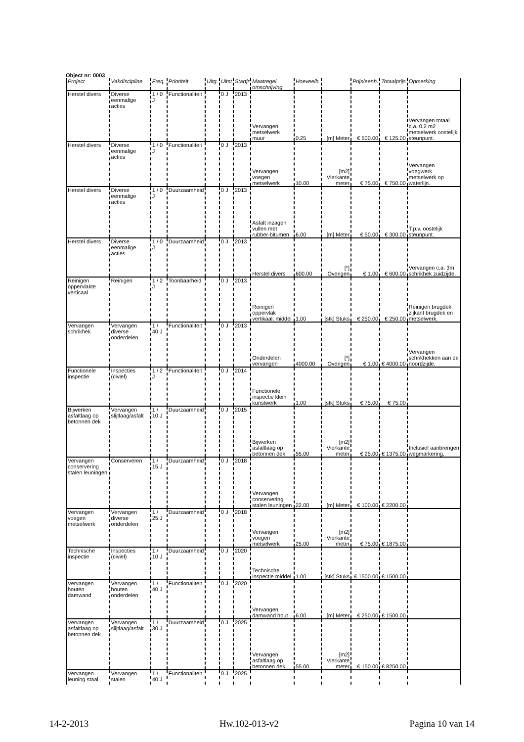Object nr: 0003
| Project | Vakdiscipline | Freq. | Prioriteit | Uitg. | Uitst | Startjr | Maatregel omschrijving | Hoeveelh. | | Prijs/eenh. | Totaalprijs | Opmerking |
| --- | --- | --- | --- | --- | --- | --- | --- | --- | --- | --- | --- | --- |
| Herstel divers | Diverse eenmalige acties | 1 / 0 J | Functionaliteit | | 0 J | 2013 | Vervangen metselwerk muur | 0.25 | [m] Meter | € 500.00 | € 125.00 | Vervangen totaal c.a. 0,2 m2 metselwerk oostelijk steunpunt. |
| Herstel divers | Diverse eenmalige acties | 1 / 0 J | Functionaliteit | | 0 J | 2013 | Vervangen voegen metselwerk | 10.00 | [m2] Vierkante meter | € 75.00 | € 750.00 | Vervangen voegwerk metselwerk op waterlijn. |
| Herstel divers | Diverse eenmalige acties | 1 / 0 J | Duurzaamheid | | 0 J | 2013 | Asfalt inzagen vullen met rubber-bitumen | 6.00 | [m] Meter | € 50.00 | € 300.00 | T.p.v. oostelijk steunpunt. |
| Herstel divers | Diverse eenmalige acties | 1 / 0 J | Duurzaamheid | | 0 J | 2013 | Herstel divers | 600.00 | [*] Overigen | € 1.00 | € 600.00 | Vervangen c.a. 3m schrikhek zuidzijde. |
| Reinigen oppervlakte verticaal | Reinigen | 1 / 2 J | Toonbaarheid | | 0 J | 2013 | Reinigen oppervlak vertikaal, middel | 1.00 | [stk] Stuks | € 250.00 | € 250.00 | Reinigen brugdek, zijkant brugdek en metselwerk. |
| Vervangen schrikhek | Vervangen diverse onderdelen | 1 / 40 J | Functionaliteit | | 0 J | 2013 | Onderdelen vervangen | 4000.00 | [*] Overigen | € 1.00 | € 4000.00 | Vervangen schrikhekken aan de noordzijde. |
| Functionele inspectie | Inspecties (civiel) | 1 / 2 J | Functionaliteit | | 0 J | 2014 | Functionele inspectie klein kunstwerk | 1.00 | [stk] Stuks | € 75.00 | € 75.00 | |
| Bijwerken asfaltlaag op betonnen dek | Vervangen slijtlaag/asfalt | 1 / 10 J | Duurzaamheid | | 0 J | 2015 | Bijwerken asfaltlaag op betonnen dek | 55.00 | [m2] Vierkante meter | € 25.00 | € 1375.00 | Inclusief aanbrengen wegmarkering. |
| Vervangen conservering stalen leuningen | Conserveren | 1 / 15 J | Duurzaamheid | | 0 J | 2018 | Vervangen conservering stalen leuningen | 22.00 | [m] Meter | € 100.00 | € 2200.00 | |
| Vervangen voegen metselwerk | Vervangen diverse onderdelen | 1 / 25 J | Duurzaamheid | | 0 J | 2018 | Vervangen voegen metselwerk | 25.00 | [m2] Vierkante meter | € 75.00 | € 1875.00 | |
| Technische inspectie | Inspecties (civiel) | 1 / 10 J | Duurzaamheid | | 0 J | 2020 | Technische inspectie middel | 1.00 | [stk] Stuks | € 1500.00 | € 1500.00 | |
| Vervangen houten damwand | Vervangen houten onderdelen | 1 / 40 J | Functionaliteit | | 0 J | 2020 | Vervangen damwand hout | 6.00 | [m] Meter | € 250.00 | € 1500.00 | |
| Vervangen asfaltlaag op betonnen dek | Vervangen slijtlaag/asfalt | 1 / 30 J | Duurzaamheid | | 0 J | 2025 | Vervangen asfaltlaag op betonnen dek | 55.00 | [m2] Vierkante meter | € 150.00 | € 8250.00 | |
| Vervangen leuning staal | Vervangen stalen | 1 / 40 J | Functionaliteit | | 0 J | 2025 | | | | | | |
14-2-2013 Hw.102-013-v2 Pagina 10 van 14